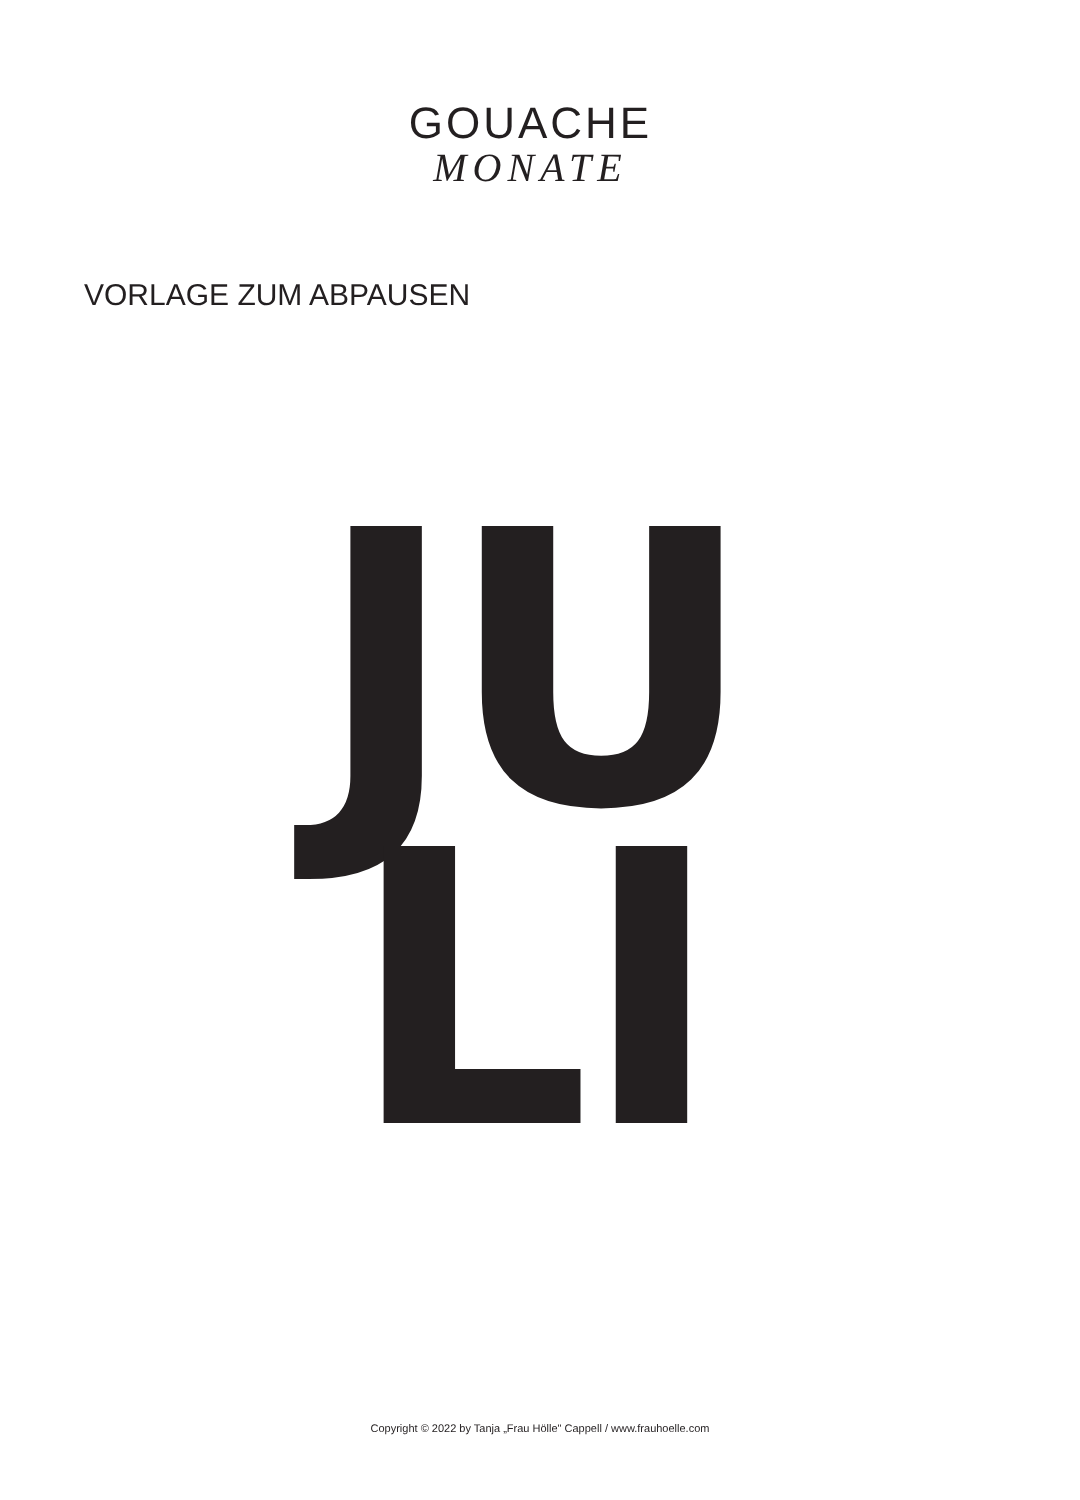GOUACHE
MONATE
VORLAGE ZUM ABPAUSEN
JU
LI
Copyright © 2022 by Tanja „Frau Hölle" Cappell / www.frauhoelle.com